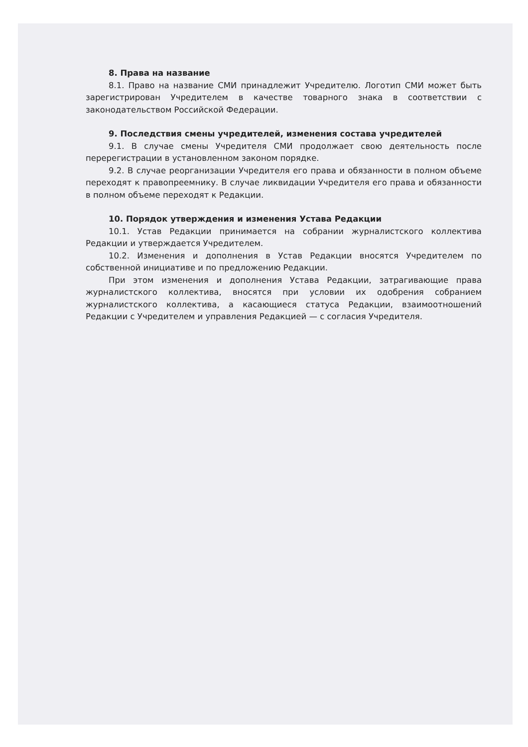8. Права на название
8.1. Право на название СМИ принадлежит Учредителю. Логотип СМИ может быть зарегистрирован Учредителем в качестве товарного знака в соответствии с законодательством Российской Федерации.
9. Последствия смены учредителей, изменения состава учредителей
9.1. В случае смены Учредителя СМИ продолжает свою деятельность после перерегистрации в установленном законом порядке.
9.2. В случае реорганизации Учредителя его права и обязанности в полном объеме переходят к правопреемнику. В случае ликвидации Учредителя его права и обязанности в полном объеме переходят к Редакции.
10. Порядок утверждения и изменения Устава Редакции
10.1. Устав Редакции принимается на собрании журналистского коллектива Редакции и утверждается Учредителем.
10.2. Изменения и дополнения в Устав Редакции вносятся Учредителем по собственной инициативе и по предложению Редакции.
При этом изменения и дополнения Устава Редакции, затрагивающие права журналистского коллектива, вносятся при условии их одобрения собранием журналистского коллектива, а касающиеся статуса Редакции, взаимоотношений Редакции с Учредителем и управления Редакцией — с согласия Учредителя.